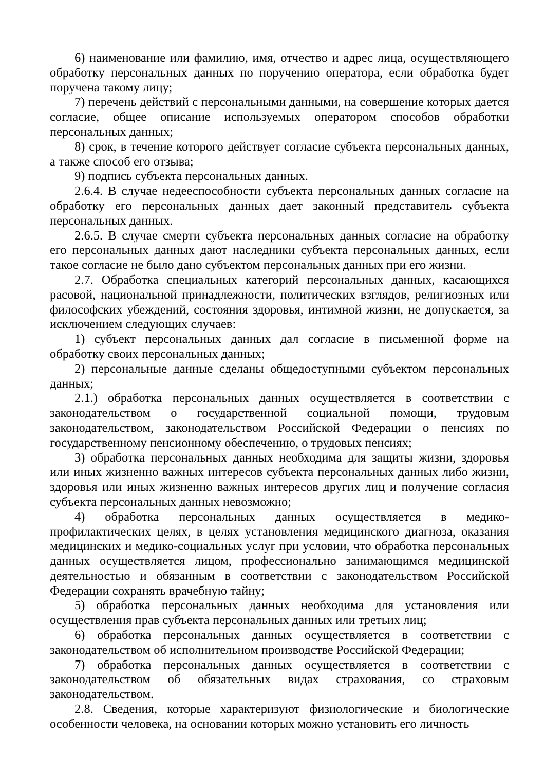6) наименование или фамилию, имя, отчество и адрес лица, осуществляющего обработку персональных данных по поручению оператора, если обработка будет поручена такому лицу;
7) перечень действий с персональными данными, на совершение которых дается согласие, общее описание используемых оператором способов обработки персональных данных;
8) срок, в течение которого действует согласие субъекта персональных данных, а также способ его отзыва;
9) подпись субъекта персональных данных.
2.6.4. В случае недееспособности субъекта персональных данных согласие на обработку его персональных данных дает законный представитель субъекта персональных данных.
2.6.5. В случае смерти субъекта персональных данных согласие на обработку его персональных данных дают наследники субъекта персональных данных, если такое согласие не было дано субъектом персональных данных при его жизни.
2.7. Обработка специальных категорий персональных данных, касающихся расовой, национальной принадлежности, политических взглядов, религиозных или философских убеждений, состояния здоровья, интимной жизни, не допускается, за исключением следующих случаев:
1) субъект персональных данных дал согласие в письменной форме на обработку своих персональных данных;
2) персональные данные сделаны общедоступными субъектом персональных данных;
2.1.) обработка персональных данных осуществляется в соответствии с законодательством о государственной социальной помощи, трудовым законодательством, законодательством Российской Федерации о пенсиях по государственному пенсионному обеспечению, о трудовых пенсиях;
3) обработка персональных данных необходима для защиты жизни, здоровья или иных жизненно важных интересов субъекта персональных данных либо жизни, здоровья или иных жизненно важных интересов других лиц и получение согласия субъекта персональных данных невозможно;
4) обработка персональных данных осуществляется в медико-профилактических целях, в целях установления медицинского диагноза, оказания медицинских и медико-социальных услуг при условии, что обработка персональных данных осуществляется лицом, профессионально занимающимся медицинской деятельностью и обязанным в соответствии с законодательством Российской Федерации сохранять врачебную тайну;
5) обработка персональных данных необходима для установления или осуществления прав субъекта персональных данных или третьих лиц;
6) обработка персональных данных осуществляется в соответствии с законодательством об исполнительном производстве Российской Федерации;
7) обработка персональных данных осуществляется в соответствии с законодательством об обязательных видах страхования, со страховым законодательством.
2.8. Сведения, которые характеризуют физиологические и биологические особенности человека, на основании которых можно установить его личность